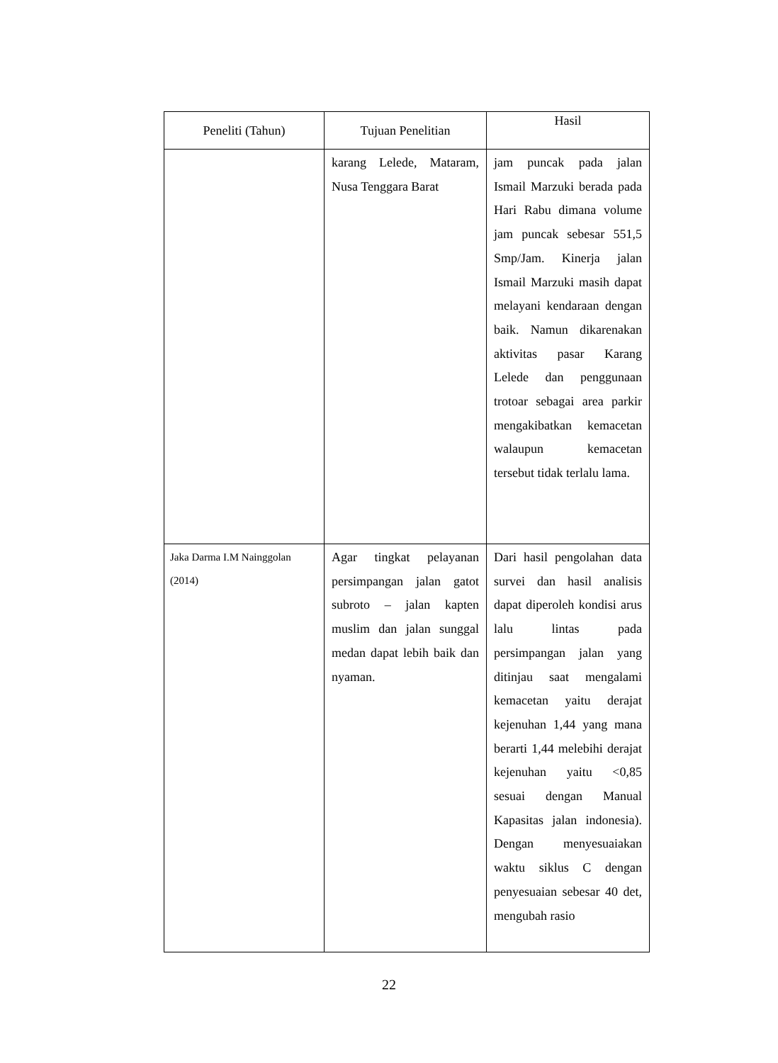| Peneliti (Tahun) | Tujuan Penelitian | Hasil |
| --- | --- | --- |
| | karang Lelede, Mataram, Nusa Tenggara Barat | jam puncak pada jalan Ismail Marzuki berada pada Hari Rabu dimana volume jam puncak sebesar 551,5 Smp/Jam. Kinerja jalan Ismail Marzuki masih dapat melayani kendaraan dengan baik. Namun dikarenakan aktivitas pasar Karang Lelede dan penggunaan trotoar sebagai area parkir mengakibatkan kemacetan walaupun kemacetan tersebut tidak terlalu lama. |
| Jaka Darma I.M Nainggolan (2014) | Agar tingkat pelayanan persimpangan jalan gatot subroto – jalan kapten muslim dan jalan sunggal medan dapat lebih baik dan nyaman. | Dari hasil pengolahan data survei dan hasil analisis dapat diperoleh kondisi arus lalu lintas pada persimpangan jalan yang ditinjau saat mengalami kemacetan yaitu derajat kejenuhan 1,44 yang mana berarti 1,44 melebihi derajat kejenuhan yaitu <0,85 sesuai dengan Manual Kapasitas jalan indonesia). Dengan menyesuaiakan waktu siklus C dengan penyesuaian sebesar 40 det, mengubah rasio |
22